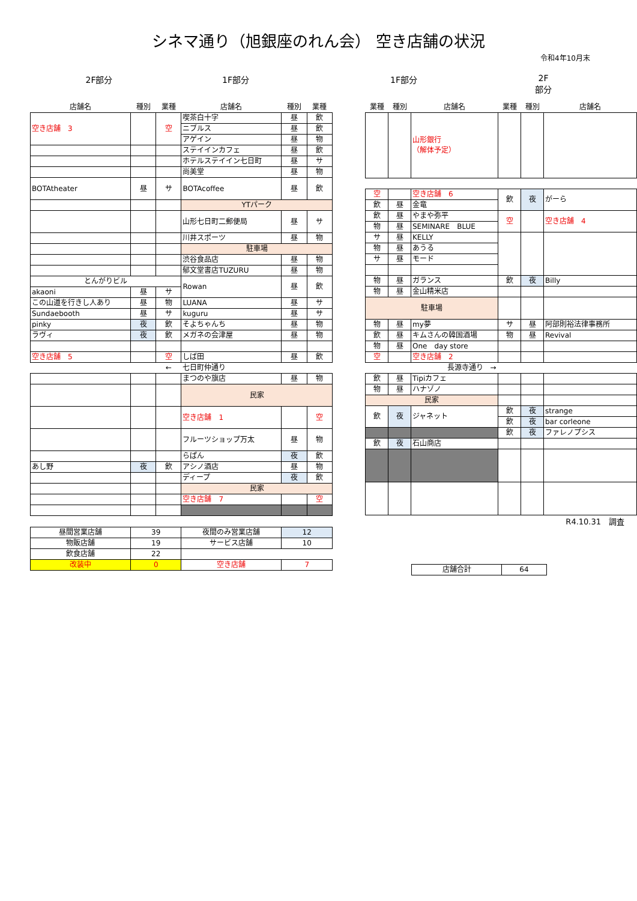シネマ通り（旭銀座のれん会） 空き店舗の状況
令和4年10月末
2F部分 1F部分 1F部分 2F部分
| 店舗名 | 種別 | 業種 | 店舗名 | 種別 | 業種 |
| --- | --- | --- | --- | --- | --- |
| 空き店舗 3 | | 空 | 喫茶白十字 | 昼 | 飲 |
| | | | ニブルス | 昼 | 飲 |
| | | | アゲイン | 昼 | 物 |
| | | | ステイインカフェ | 昼 | 飲 |
| | | | ホテルステイイン七日町 | 昼 | サ |
| | | | 尚美堂 | 昼 | 物 |
| BOTAtheater | 昼 | サ | BOTAcoffee | 昼 | 飲 |
| | | | YTパーク | | |
| | | | 山形七日町二郵便局 | 昼 | サ |
| | | | 川井スポーツ | 昼 | 物 |
| | | | 駐車場 | | |
| | | | 渋谷食品店 | 昼 | 物 |
| | | | 郁文堂書店TUZURU | 昼 | 物 |
| とんがりビル | | | Rowan | 昼 | 飲 |
| akaoni | 昼 | サ | | | |
| この山道を行きし人あり | 昼 | 物 | LUANA | 昼 | サ |
| Sundaebooth | 昼 | サ | kuguru | 昼 | サ |
| pinky | 夜 | 飲 | そよちゃんち | 昼 | 物 |
| ラヴィ | 夜 | 飲 | メガネの会津屋 | 昼 | 物 |
| 空き店舗 5 | | 空 | しば田 | 昼 | 飲 |
| | | ← | 七日町仲通り | | |
| | | | まつのや旗店 | 昼 | 物 |
| | | | 民家 | | |
| | | | 空き店舗 1 | | 空 |
| | | | フルーツショップ万太 | 昼 | 物 |
| | | | らぱん | 夜 | 飲 |
| あし野 | 夜 | 飲 | アシノ酒店 | 昼 | 物 |
| | | | ディープ | 夜 | 飲 |
| | | | 民家 | | |
| | | | 空き店舗 7 | | 空 |
| 昼間営業店舗 | 39 | 夜間のみ営業店舗 | 12 |
| 物販店舗 | 19 | サービス店舗 | 10 |
| 飲食店舗 | 22 | | |
| 改装中 | 0 | 空き店舗 | 7 |
| 業種 | 種別 | 店舗名 | 業種 | 種別 | 店舗名 |
| --- | --- | --- | --- | --- | --- |
| | | 山形銀行 （解体予定） | | | |
| 空 | | 空き店舗 6 | 飲 | 夜 | がーら |
| 飲 | 昼 | 金竜 | | | |
| 飲 | 昼 | やまや弥平 | 空 | | 空き店舗 4 |
| 物 | 昼 | SEMINARE BLUE | | | |
| サ | 昼 | KELLY | | | |
| 物 | 昼 | あうる | | | |
| サ | 昼 | モード | | | |
| 物 | 昼 | ガランス | 飲 | 夜 | Billy |
| 物 | 昼 | 金山精米店 | | | |
| 駐車場 | | | | | |
| 物 | 昼 | my夢 | サ | 昼 | 阿部則裕法律事務所 |
| 飲 | 昼 | キムさんの韓国酒場 | 物 | 昼 | Revival |
| 物 | 昼 | One day store | | | |
| 空 | | 空き店舗 2 | | | |
| | | 長源寺通り → | | | |
| 飲 | 昼 | Tipiカフェ | | | |
| 物 | 昼 | ハナゾノ | | | |
| 民家 | | | | | |
| 飲 | 夜 | ジャネット | 飲 | 夜 | strange |
| | | | 飲 | 夜 | bar corleone |
| | | | 飲 | 夜 | ファレノプシス |
| 飲 | 夜 | 石山商店 | | | |
R4.10.31　調査
| 店舗合計 | 64 |